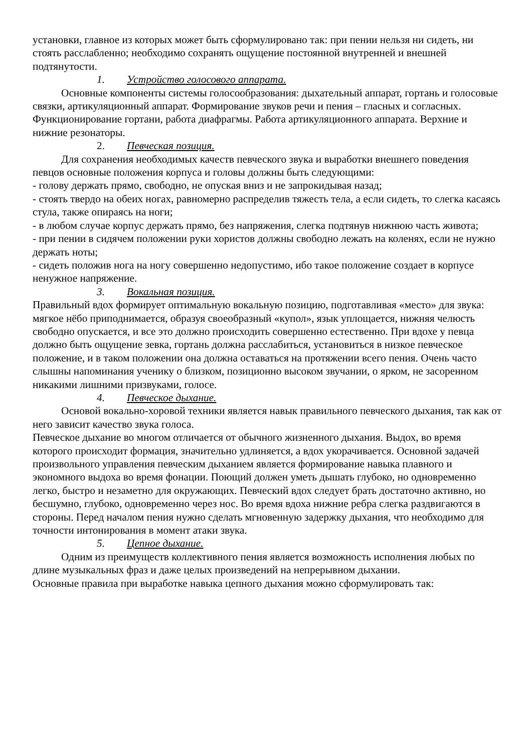установки, главное из которых может быть сформулировано так: при пении нельзя ни сидеть, ни стоять расслабленно; необходимо сохранять ощущение постоянной внутренней и внешней подтянутости.
1. Устройство голосового аппарата.
Основные компоненты системы голосообразования: дыхательный аппарат, гортань и голосовые связки, артикуляционный аппарат. Формирование звуков речи и пения – гласных и согласных. Функционирование гортани, работа диафрагмы. Работа артикуляционного аппарата. Верхние и нижние резонаторы.
2. Певческая позиция.
Для сохранения необходимых качеств певческого звука и выработки внешнего поведения певцов основные положения корпуса и головы должны быть следующими:
- голову держать прямо, свободно, не опуская вниз и не запрокидывая назад;
- стоять твердо на обеих ногах, равномерно распределив тяжесть тела, а если сидеть, то слегка касаясь стула, также опираясь на ноги;
- в любом случае корпус держать прямо, без напряжения, слегка подтянув нижнюю часть живота;
- при пении в сидячем положении руки хористов должны свободно лежать на коленях, если не нужно держать ноты;
- сидеть положив нога на ногу совершенно недопустимо, ибо такое положение создает в корпусе ненужное напряжение.
3. Вокальная позиция.
Правильный вдох формирует оптимальную вокальную позицию, подготавливая «место» для звука: мягкое нёбо приподнимается, образуя своеобразный «купол», язык уплощается, нижняя челюсть свободно опускается, и все это должно происходить совершенно естественно. При вдохе у певца должно быть ощущение зевка, гортань должна расслабиться, установиться в низкое певческое положение, и в таком положении она должна оставаться на протяжении всего пения. Очень часто слышны напоминания ученику о близком, позиционно высоком звучании, о ярком, не засоренном никакими лишними призвуками, голосе.
4. Певческое дыхание.
Основой вокально-хоровой техники является навык правильного певческого дыхания, так как от него зависит качество звука голоса.
Певческое дыхание во многом отличается от обычного жизненного дыхания. Выдох, во время которого происходит формация, значительно удлиняется, а вдох укорачивается. Основной задачей произвольного управления певческим дыханием является формирование навыка плавного и экономного выдоха во время фонации. Поющий должен уметь дышать глубоко, но одновременно легко, быстро и незаметно для окружающих. Певческий вдох следует брать достаточно активно, но бесшумно, глубоко, одновременно через нос. Во время вдоха нижние ребра слегка раздвигаются в стороны. Перед началом пения нужно сделать мгновенную задержку дыхания, что необходимо для точности интонирования в момент атаки звука.
5. Цепное дыхание.
Одним из преимуществ коллективного пения является возможность исполнения любых по длине музыкальных фраз и даже целых произведений на непрерывном дыхании.
Основные правила при выработке навыка цепного дыхания можно сформулировать так: